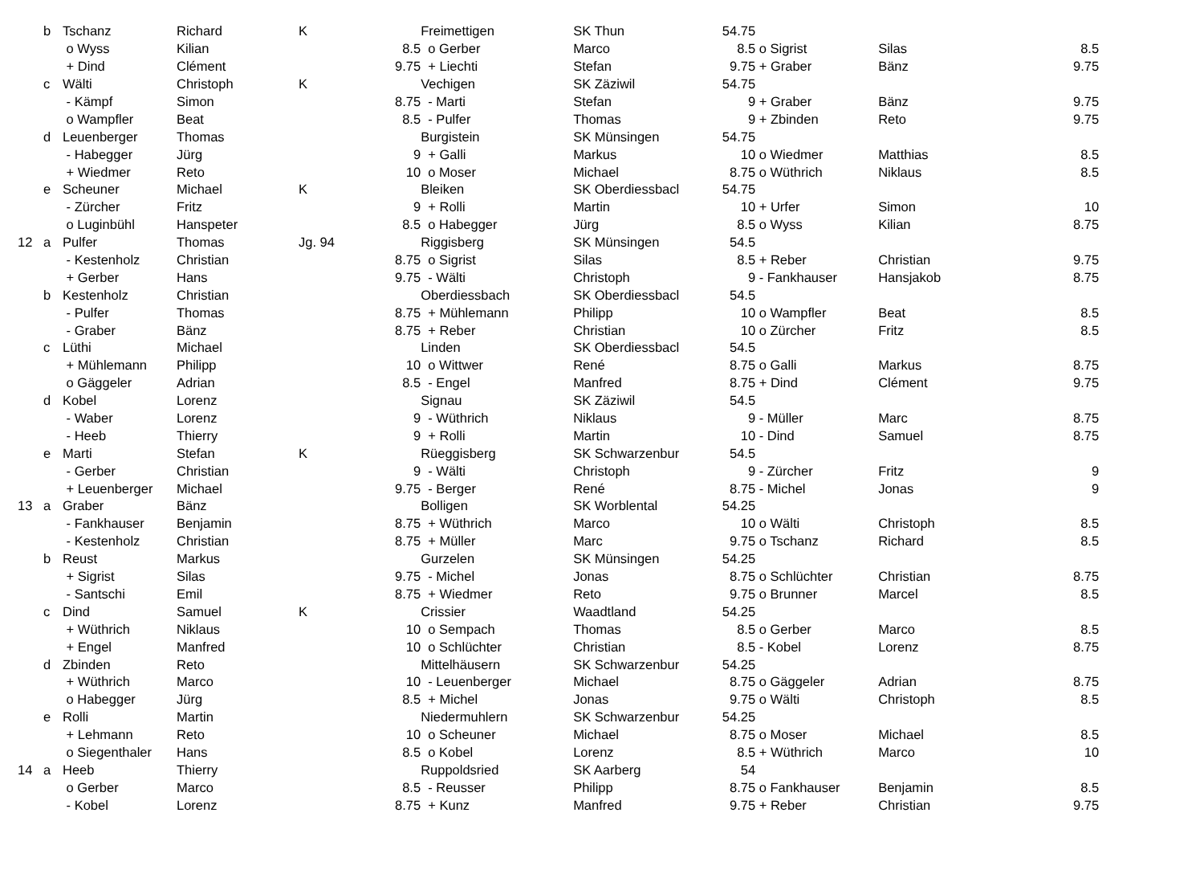| | b | Tschanz | Richard | K | | Freimettigen | SK Thun | 54.75 | | | |
| | | o Wyss | Kilian | | 8.5 | o Gerber | Marco | 8.5 | o Sigrist | Silas | 8.5 |
| | | + Dind | Clément | | 9.75 | + Liechti | Stefan | 9.75 | + Graber | Bänz | 9.75 |
| | c | Wälti | Christoph | K | | Vechigen | SK Zäziwil | 54.75 | | | |
| | | - Kämpf | Simon | | 8.75 | - Marti | Stefan | 9 | + Graber | Bänz | 9.75 |
| | | o Wampfler | Beat | | 8.5 | - Pulfer | Thomas | 9 | + Zbinden | Reto | 9.75 |
| | d | Leuenberger | Thomas | | | Burgistein | SK Münsingen | 54.75 | | | |
| | | - Habegger | Jürg | | 9 | + Galli | Markus | 10 | o Wiedmer | Matthias | 8.5 |
| | | + Wiedmer | Reto | | 10 | o Moser | Michael | 8.75 | o Wüthrich | Niklaus | 8.5 |
| | e | Scheuner | Michael | K | | Bleiken | SK Oberdiessbacl | 54.75 | | | |
| | | - Zürcher | Fritz | | 9 | + Rolli | Martin | 10 | + Urfer | Simon | 10 |
| | | o Luginbühl | Hanspeter | | 8.5 | o Habegger | Jürg | 8.5 | o Wyss | Kilian | 8.75 |
| 12 | a | Pulfer | Thomas | Jg. 94 | | Riggisberg | SK Münsingen | 54.5 | | | |
| | | - Kestenholz | Christian | | 8.75 | o Sigrist | Silas | 8.5 | + Reber | Christian | 9.75 |
| | | + Gerber | Hans | | 9.75 | - Wälti | Christoph | 9 | - Fankhauser | Hansjakob | 8.75 |
| | b | Kestenholz | Christian | | | Oberdiessbach | SK Oberdiessbacl | 54.5 | | | |
| | | - Pulfer | Thomas | | 8.75 | + Mühlemann | Philipp | 10 | o Wampfler | Beat | 8.5 |
| | | - Graber | Bänz | | 8.75 | + Reber | Christian | 10 | o Zürcher | Fritz | 8.5 |
| | c | Lüthi | Michael | | | Linden | SK Oberdiessbacl | 54.5 | | | |
| | | + Mühlemann | Philipp | | 10 | o Wittwer | René | 8.75 | o Galli | Markus | 8.75 |
| | | o Gäggeler | Adrian | | 8.5 | - Engel | Manfred | 8.75 | + Dind | Clément | 9.75 |
| | d | Kobel | Lorenz | | | Signau | SK Zäziwil | 54.5 | | | |
| | | - Waber | Lorenz | | 9 | - Wüthrich | Niklaus | 9 | - Müller | Marc | 8.75 |
| | | - Heeb | Thierry | | 9 | + Rolli | Martin | 10 | - Dind | Samuel | 8.75 |
| | e | Marti | Stefan | K | | Rüeggisberg | SK Schwarzenbur | 54.5 | | | |
| | | - Gerber | Christian | | 9 | - Wälti | Christoph | 9 | - Zürcher | Fritz | 9 |
| | | + Leuenberger | Michael | | 9.75 | - Berger | René | 8.75 | - Michel | Jonas | 9 |
| 13 | a | Graber | Bänz | | | Bolligen | SK Worblental | 54.25 | | | |
| | | - Fankhauser | Benjamin | | 8.75 | + Wüthrich | Marco | 10 | o Wälti | Christoph | 8.5 |
| | | - Kestenholz | Christian | | 8.75 | + Müller | Marc | 9.75 | o Tschanz | Richard | 8.5 |
| | b | Reust | Markus | | | Gurzelen | SK Münsingen | 54.25 | | | |
| | | + Sigrist | Silas | | 9.75 | - Michel | Jonas | 8.75 | o Schlüchter | Christian | 8.75 |
| | | - Santschi | Emil | | 8.75 | + Wiedmer | Reto | 9.75 | o Brunner | Marcel | 8.5 |
| | c | Dind | Samuel | K | | Crissier | Waadtland | 54.25 | | | |
| | | + Wüthrich | Niklaus | | 10 | o Sempach | Thomas | 8.5 | o Gerber | Marco | 8.5 |
| | | + Engel | Manfred | | 10 | o Schlüchter | Christian | 8.5 | - Kobel | Lorenz | 8.75 |
| | d | Zbinden | Reto | | | Mittelhäusern | SK Schwarzenbur | 54.25 | | | |
| | | + Wüthrich | Marco | | 10 | - Leuenberger | Michael | 8.75 | o Gäggeler | Adrian | 8.75 |
| | | o Habegger | Jürg | | 8.5 | + Michel | Jonas | 9.75 | o Wälti | Christoph | 8.5 |
| | e | Rolli | Martin | | | Niedermuhlern | SK Schwarzenbur | 54.25 | | | |
| | | + Lehmann | Reto | | 10 | o Scheuner | Michael | 8.75 | o Moser | Michael | 8.5 |
| | | o Siegenthaler | Hans | | 8.5 | o Kobel | Lorenz | 8.5 | + Wüthrich | Marco | 10 |
| 14 | a | Heeb | Thierry | | | Ruppoldsried | SK Aarberg | 54 | | | |
| | | o Gerber | Marco | | 8.5 | - Reusser | Philipp | 8.75 | o Fankhauser | Benjamin | 8.5 |
| | | - Kobel | Lorenz | | 8.75 | + Kunz | Manfred | 9.75 | + Reber | Christian | 9.75 |